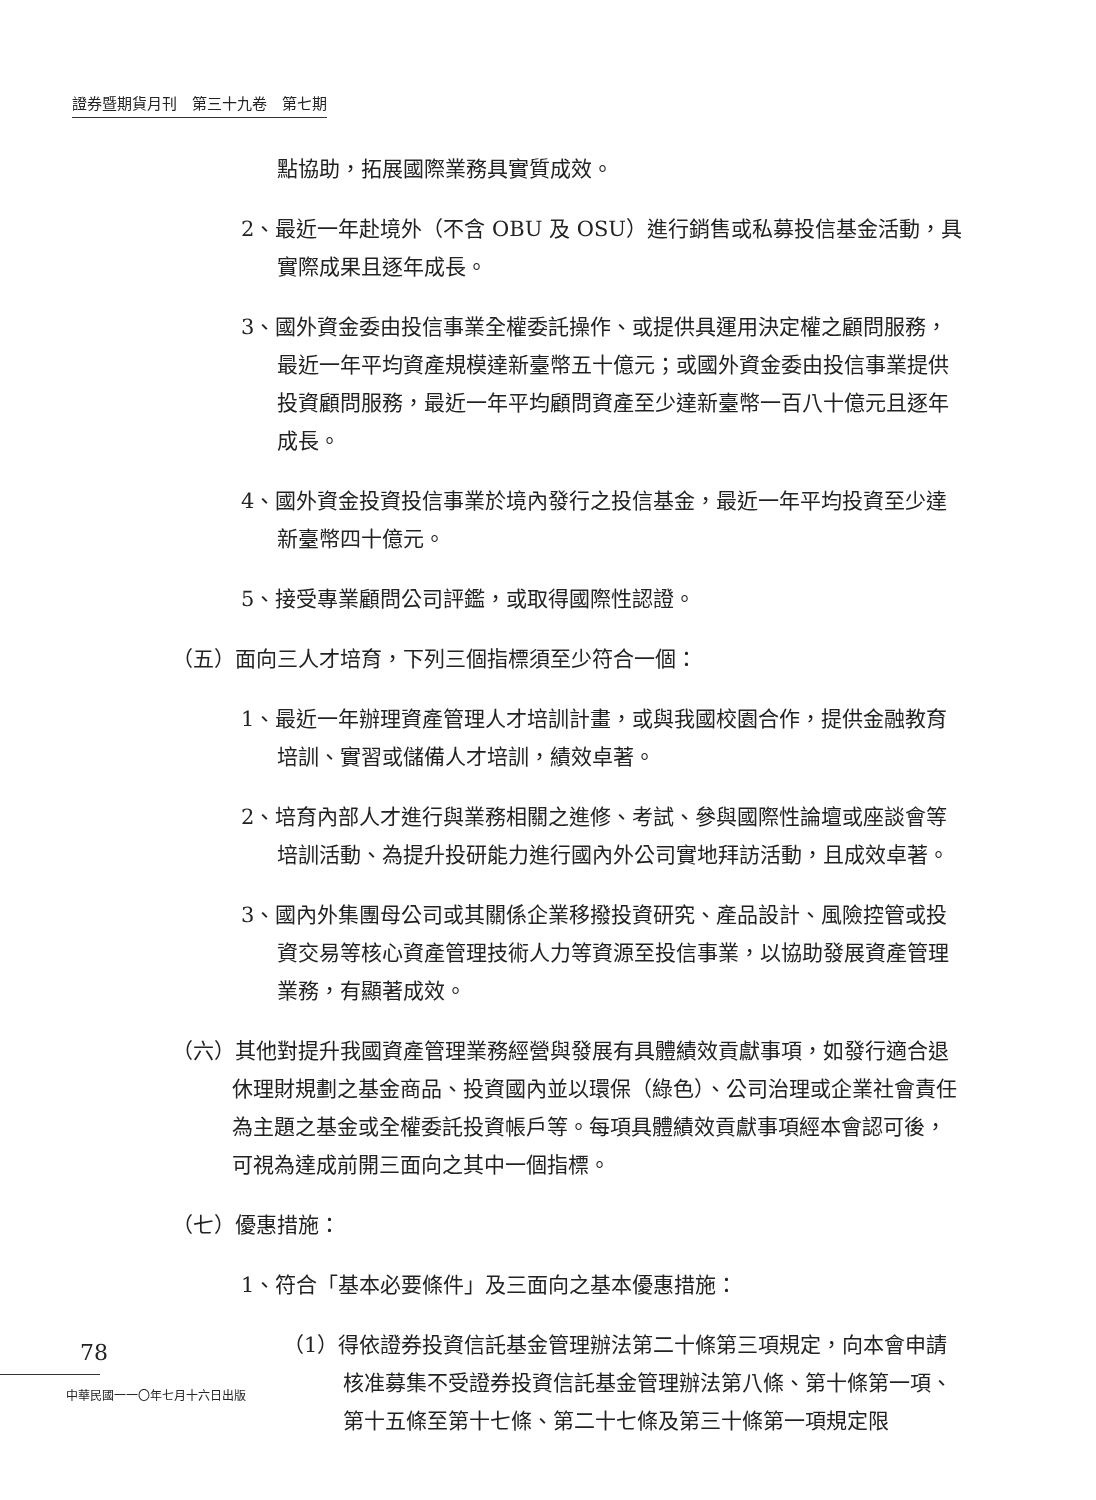證券暨期貨月刊　第三十九卷　第七期
點協助，拓展國際業務具實質成效。
2、最近一年赴境外（不含 OBU 及 OSU）進行銷售或私募投信基金活動，具實際成果且逐年成長。
3、國外資金委由投信事業全權委託操作、或提供具運用決定權之顧問服務，最近一年平均資產規模達新臺幣五十億元；或國外資金委由投信事業提供投資顧問服務，最近一年平均顧問資產至少達新臺幣一百八十億元且逐年成長。
4、國外資金投資投信事業於境內發行之投信基金，最近一年平均投資至少達新臺幣四十億元。
5、接受專業顧問公司評鑑，或取得國際性認證。
（五）面向三人才培育，下列三個指標須至少符合一個：
1、最近一年辦理資產管理人才培訓計畫，或與我國校園合作，提供金融教育培訓、實習或儲備人才培訓，績效卓著。
2、培育內部人才進行與業務相關之進修、考試、參與國際性論壇或座談會等培訓活動、為提升投研能力進行國內外公司實地拜訪活動，且成效卓著。
3、國內外集團母公司或其關係企業移撥投資研究、產品設計、風險控管或投資交易等核心資產管理技術人力等資源至投信事業，以協助發展資產管理業務，有顯著成效。
（六）其他對提升我國資產管理業務經營與發展有具體績效貢獻事項，如發行適合退休理財規劃之基金商品、投資國內並以環保（綠色）、公司治理或企業社會責任為主題之基金或全權委託投資帳戶等。每項具體績效貢獻事項經本會認可後，可視為達成前開三面向之其中一個指標。
（七）優惠措施：
1、符合「基本必要條件」及三面向之基本優惠措施：
（1）得依證券投資信託基金管理辦法第二十條第三項規定，向本會申請核准募集不受證券投資信託基金管理辦法第八條、第十條第一項、第十五條至第十七條、第二十七條及第三十條第一項規定限
78
中華民國一一〇年七月十六日出版